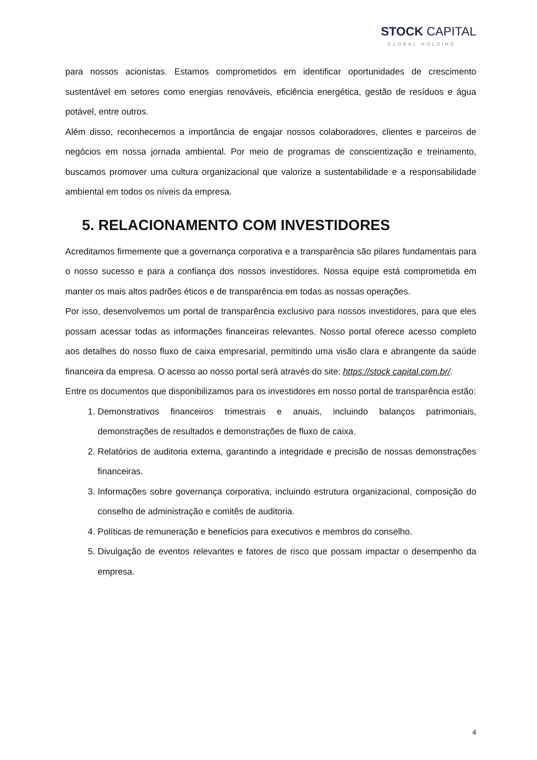STOCK CAPITAL
GLOBAL HOLDING
para nossos acionistas. Estamos comprometidos em identificar oportunidades de crescimento sustentável em setores como energias renováveis, eficiência energética, gestão de resíduos e água potável, entre outros.
Além disso, reconhecemos a importância de engajar nossos colaboradores, clientes e parceiros de negócios em nossa jornada ambiental. Por meio de programas de conscientização e treinamento, buscamos promover uma cultura organizacional que valorize a sustentabilidade e a responsabilidade ambiental em todos os níveis da empresa.
5. RELACIONAMENTO COM INVESTIDORES
Acreditamos firmemente que a governança corporativa e a transparência são pilares fundamentais para o nosso sucesso e para a confiança dos nossos investidores. Nossa equipe está comprometida em manter os mais altos padrões éticos e de transparência em todas as nossas operações.
Por isso, desenvolvemos um portal de transparência exclusivo para nossos investidores, para que eles possam acessar todas as informações financeiras relevantes. Nosso portal oferece acesso completo aos detalhes do nosso fluxo de caixa empresarial, permitindo uma visão clara e abrangente da saúde financeira da empresa. O acesso ao nosso portal será através do site: https://stock capital.com.br/.
Entre os documentos que disponibilizamos para os investidores em nosso portal de transparência estão:
1. Demonstrativos financeiros trimestrais e anuais, incluindo balanços patrimoniais, demonstrações de resultados e demonstrações de fluxo de caixa.
2. Relatórios de auditoria externa, garantindo a integridade e precisão de nossas demonstrações financeiras.
3. Informações sobre governança corporativa, incluindo estrutura organizacional, composição do conselho de administração e comitês de auditoria.
4. Políticas de remuneração e benefícios para executivos e membros do conselho.
5. Divulgação de eventos relevantes e fatores de risco que possam impactar o desempenho da empresa.
4